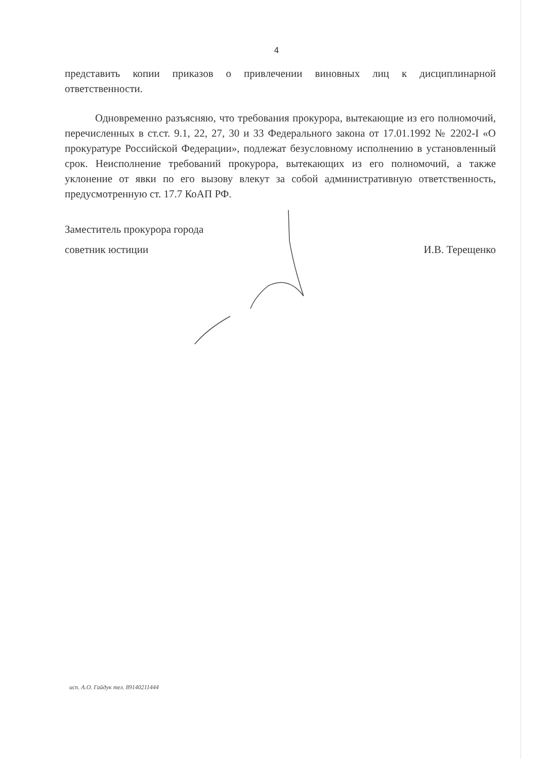4
представить копии приказов о привлечении виновных лиц к дисциплинарной ответственности.
Одновременно разъясняю, что требования прокурора, вытекающие из его полномочий, перечисленных в ст.ст. 9.1, 22, 27, 30 и 33 Федерального закона от 17.01.1992 № 2202-I «О прокуратуре Российской Федерации», подлежат безусловному исполнению в установленный срок. Неисполнение требований прокурора, вытекающих из его полномочий, а также уклонение от явки по его вызову влекут за собой административную ответственность, предусмотренную ст. 17.7 КоАП РФ.
Заместитель прокурора города
советник юстиции И.В. Терещенко
исп. А.О. Гайдук тел. 89140211444